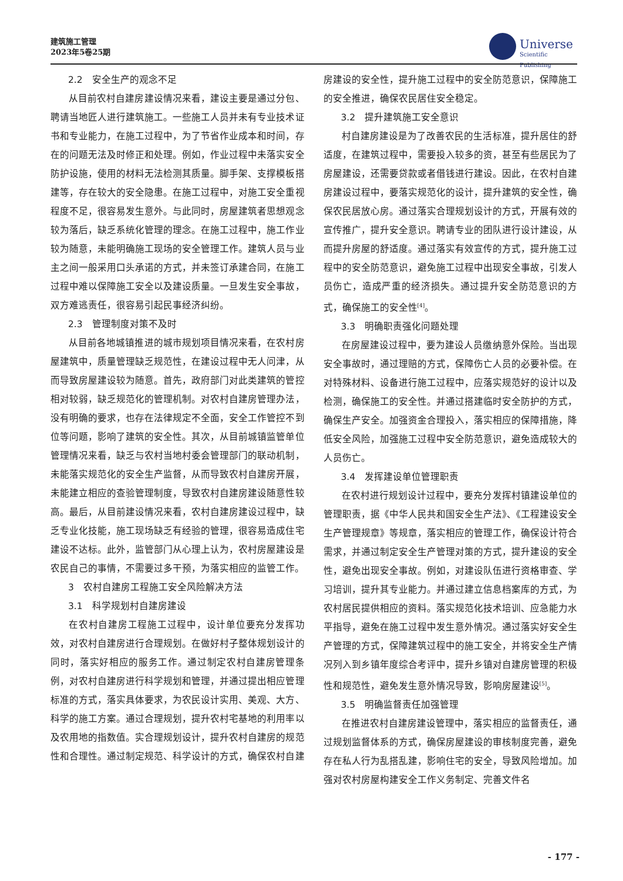建筑施工管理
2023年5卷25期
Universe
Scientific Publishing
2.2　安全生产的观念不足
从目前农村自建房建设情况来看，建设主要是通过分包、聘请当地匠人进行建筑施工。一些施工人员并未有专业技术证书和专业能力，在施工过程中，为了节省作业成本和时间，存在的问题无法及时修正和处理。例如，作业过程中未落实安全防护设施，使用的材料无法检测其质量。脚手架、支撑模板搭建等，存在较大的安全隐患。在施工过程中，对施工安全重视程度不足，很容易发生意外。与此同时，房屋建筑者思想观念较为落后，缺乏系统化管理的理念。在施工过程中，施工作业较为随意，未能明确施工现场的安全管理工作。建筑人员与业主之间一般采用口头承诺的方式，并未签订承建合同，在施工过程中难以保障施工安全以及建设质量。一旦发生安全事故，双方难逃责任，很容易引起民事经济纠纷。
2.3　管理制度对策不及时
从目前各地城镇推进的城市规划项目情况来看，在农村房屋建筑中，质量管理缺乏规范性，在建设过程中无人问津，从而导致房屋建设较为随意。首先，政府部门对此类建筑的管控相对较弱，缺乏规范化的管理机制。对农村自建房管理办法，没有明确的要求，也存在法律规定不全面，安全工作管控不到位等问题，影响了建筑的安全性。其次，从目前城镇监管单位管理情况来看，缺乏与农村当地村委会管理部门的联动机制，未能落实规范化的安全生产监督，从而导致农村自建房开展，未能建立相应的查验管理制度，导致农村自建房建设随意性较高。最后，从目前建设情况来看，农村自建房建设过程中，缺乏专业化技能，施工现场缺乏有经验的管理，很容易造成住宅建设不达标。此外，监管部门从心理上认为，农村房屋建设是农民自己的事情，不需要过多干预，为落实相应的监管工作。
3　农村自建房工程施工安全风险解决方法
3.1　科学规划村自建房建设
在农村自建房工程施工过程中，设计单位要充分发挥功效，对农村自建房进行合理规划。在做好村子整体规划设计的同时，落实好相应的服务工作。通过制定农村自建房管理条例，对农村自建房进行科学规划和管理，并通过提出相应管理标准的方式，落实具体要求，为农民设计实用、美观、大方、科学的施工方案。通过合理规划，提升农村宅基地的利用率以及农用地的指数值。实合理规划设计，提升农村自建房的规范性和合理性。通过制定规范、科学设计的方式，确保农村自建房建设的安全性，提升施工过程中的安全防范意识，保障施工的安全推进，确保农民居住安全稳定。
3.2　提升建筑施工安全意识
村自建房建设是为了改善农民的生活标准，提升居住的舒适度，在建筑过程中，需要投入较多的资，甚至有些居民为了房屋建设，还需要贷款或者借钱进行建设。因此，在农村自建房建设过程中，要落实规范化的设计，提升建筑的安全性，确保农民居放心房。通过落实合理规划设计的方式，开展有效的宣传推广，提升安全意识。聘请专业的团队进行设计建设，从而提升房屋的舒适度。通过落实有效宣传的方式，提升施工过程中的安全防范意识，避免施工过程中出现安全事故，引发人员伤亡，造成严重的经济损失。通过提升安全防范意识的方式，确保施工的安全性<sup>[4]</sup>。
3.3　明确职责强化问题处理
在房屋建设过程中，要为建设人员缴纳意外保险。当出现安全事故时，通过理赔的方式，保障伤亡人员的必要补偿。在对特殊材料、设备进行施工过程中，应落实规范好的设计以及检测，确保施工的安全性。并通过搭建临时安全防护的方式，确保生产安全。加强资金合理投入，落实相应的保障措施，降低安全风险，加强施工过程中安全防范意识，避免造成较大的人员伤亡。
3.4　发挥建设单位管理职责
在农村进行规划设计过程中，要充分发挥村镇建设单位的管理职责，据《中华人民共和国安全生产法》、《工程建设安全生产管理规章》等规章，落实相应的管理工作，确保设计符合需求，并通过制定安全生产管理对策的方式，提升建设的安全性，避免出现安全事故。例如，对建设队伍进行资格审查、学习培训，提升其专业能力。并通过建立信息档案库的方式，为农村居民提供相应的资料。落实规范化技术培训、应急能力水平指导，避免在施工过程中发生意外情况。通过落实好安全生产管理的方式，保障建筑过程中的施工安全，并将安全生产情况列入到乡镇年度综合考评中，提升乡镇对自建房管理的积极性和规范性，避免发生意外情况导致，影响房屋建设<sup>[5]</sup>。
3.5　明确监督责任加强管理
在推进农村自建房建设管理中，落实相应的监督责任，通过规划监督体系的方式，确保房屋建设的审核制度完善，避免存在私人行为乱搭乱建，影响住宅的安全，导致风险增加。加强对农村房屋构建安全工作义务制定、完善文件名
- 177 -